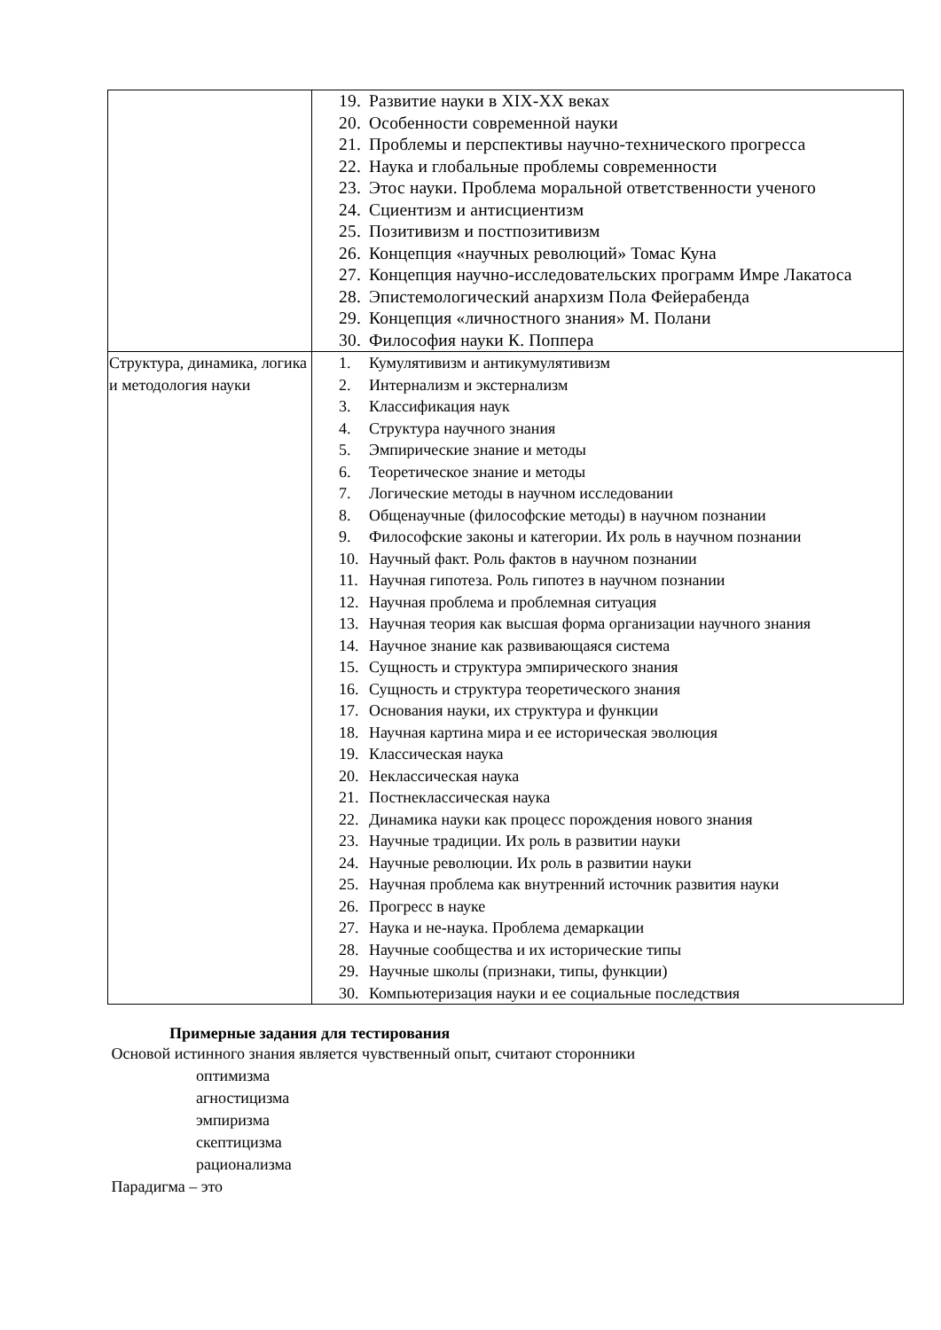| | 19. Развитие науки в XIX-XX веках 20. Особенности современной науки 21. Проблемы и перспективы научно-технического прогресса 22. Наука и глобальные проблемы современности 23. Этос науки. Проблема моральной ответственности ученого 24. Сциентизм и антисциентизм 25. Позитивизм и постпозитивизм 26. Концепция «научных революций» Томас Куна 27. Концепция научно-исследовательских программ Имре Лакатоса 28. Эпистемологический анархизм Пола Фейерабенда 29. Концепция «личностного знания» М. Полани 30. Философия науки К. Поппера |
| Структура, динамика, логика и методология науки | 1. Кумулятивизм и антикумулятивизм 2. Интернализм и экстернализм 3. Классификация наук 4. Структура научного знания 5. Эмпирические знание и методы 6. Теоретическое знание и методы 7. Логические методы в научном исследовании 8. Общенаучные (философские методы) в научном познании 9. Философские законы и категории. Их роль в научном познании 10. Научный факт. Роль фактов в научном познании 11. Научная гипотеза. Роль гипотез в научном познании 12. Научная проблема и проблемная ситуация 13. Научная теория как высшая форма организации научного знания 14. Научное знание как развивающаяся система 15. Сущность и структура эмпирического знания 16. Сущность и структура теоретического знания 17. Основания науки, их структура и функции 18. Научная картина мира и ее историческая эволюция 19. Классическая наука 20. Неклассическая наука 21. Постнеклассическая наука 22. Динамика науки как процесс порождения нового знания 23. Научные традиции. Их роль в развитии науки 24. Научные революции. Их роль в развитии науки 25. Научная проблема как внутренний источник развития науки 26. Прогресс в науке 27. Наука и не-наука. Проблема демаркации 28. Научные сообщества и их исторические типы 29. Научные школы (признаки, типы, функции) 30. Компьютеризация науки и ее социальные последствия |
Примерные задания для тестирования
Основой истинного знания является чувственный опыт, считают сторонники
оптимизма
агностицизма
эмпиризма
скептицизма
рационализма
Парадигма – это